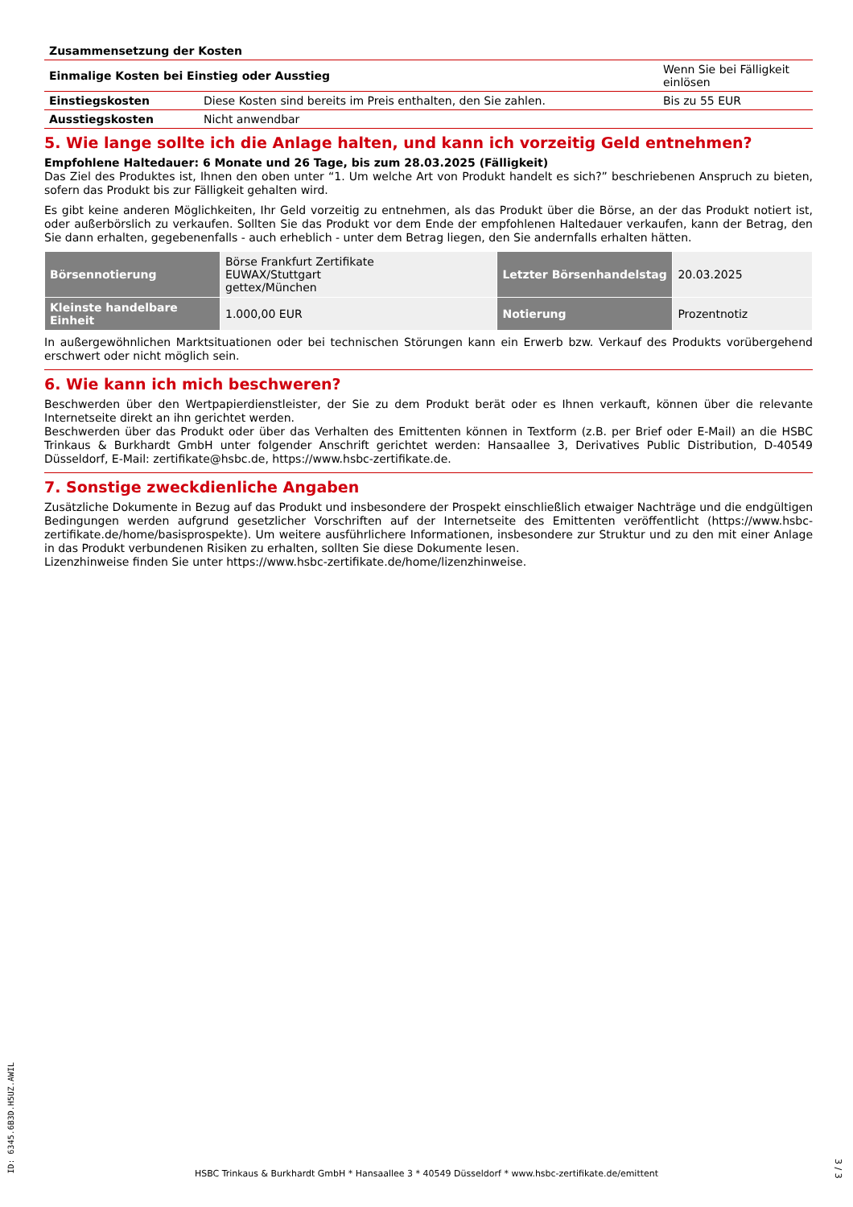| Zusammensetzung der Kosten | | |
| Einmalige Kosten bei Einstieg oder Ausstieg | | Wenn Sie bei Fälligkeit einlösen |
| Einstiegskosten | Diese Kosten sind bereits im Preis enthalten, den Sie zahlen. | Bis zu 55 EUR |
| Ausstiegskosten | Nicht anwendbar | |
5. Wie lange sollte ich die Anlage halten, und kann ich vorzeitig Geld entnehmen?
Empfohlene Haltedauer: 6 Monate und 26 Tage, bis zum 28.03.2025 (Fälligkeit)
Das Ziel des Produktes ist, Ihnen den oben unter “1. Um welche Art von Produkt handelt es sich?” beschriebenen Anspruch zu bieten, sofern das Produkt bis zur Fälligkeit gehalten wird.
Es gibt keine anderen Möglichkeiten, Ihr Geld vorzeitig zu entnehmen, als das Produkt über die Börse, an der das Produkt notiert ist, oder außerbörslich zu verkaufen. Sollten Sie das Produkt vor dem Ende der empfohlenen Haltedauer verkaufen, kann der Betrag, den Sie dann erhalten, gegebenenfalls - auch erheblich - unter dem Betrag liegen, den Sie andernfalls erhalten hätten.
| Börsennotierung | Börse Frankfurt Zertifikate EUWAX/Stuttgart gettex/München | Letzter Börsenhandelstag | 20.03.2025 |
| Kleinste handelbare Einheit | 1.000,00 EUR | Notierung | Prozentnotiz |
In außergewöhnlichen Marktsituationen oder bei technischen Störungen kann ein Erwerb bzw. Verkauf des Produkts vorübergehend erschwert oder nicht möglich sein.
6. Wie kann ich mich beschweren?
Beschwerden über den Wertpapierdienstleister, der Sie zu dem Produkt berät oder es Ihnen verkauft, können über die relevante Internetseite direkt an ihn gerichtet werden.
Beschwerden über das Produkt oder über das Verhalten des Emittenten können in Textform (z.B. per Brief oder E-Mail) an die HSBC Trinkaus & Burkhardt GmbH unter folgender Anschrift gerichtet werden: Hansaallee 3, Derivatives Public Distribution, D-40549 Düsseldorf, E-Mail: zertifikate@hsbc.de, https://www.hsbc-zertifikate.de.
7. Sonstige zweckdienliche Angaben
Zusätzliche Dokumente in Bezug auf das Produkt und insbesondere der Prospekt einschließlich etwaiger Nachträge und die endgültigen Bedingungen werden aufgrund gesetzlicher Vorschriften auf der Internetseite des Emittenten veröffentlicht (https://www.hsbc-zertifikate.de/home/basisprospekte). Um weitere ausführlichere Informationen, insbesondere zur Struktur und zu den mit einer Anlage in das Produkt verbundenen Risiken zu erhalten, sollten Sie diese Dokumente lesen.
Lizenzhinweise finden Sie unter https://www.hsbc-zertifikate.de/home/lizenzhinweise.
ID: 6345.6B3D.H5UZ.AWIL
HSBC Trinkaus & Burkhardt GmbH * Hansaallee 3 * 40549 Düsseldorf * www.hsbc-zertifikate.de/emittent
3 / 3